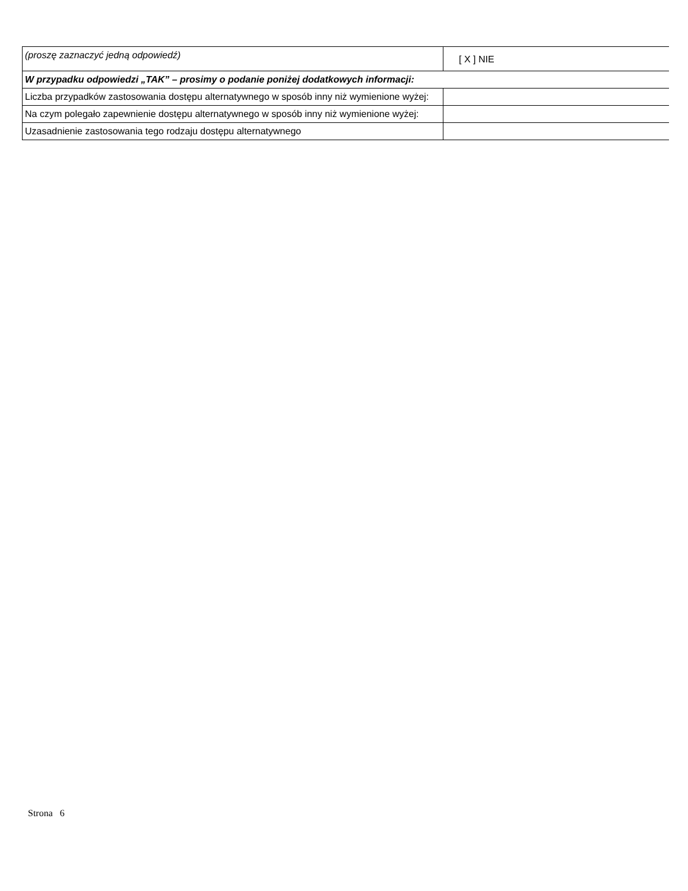| (proszę zaznaczyć jedną odpowiedź) | [ X ] NIE |
| W przypadku odpowiedzi „TAK” – prosimy o podanie poniżej dodatkowych informacji: | |
| Liczba przypadków zastosowania dostępu alternatywnego w sposób inny niż wymienione wyżej: | |
| Na czym polegało zapewnienie dostępu alternatywnego w sposób inny niż wymienione wyżej: | |
| Uzasadnienie zastosowania tego rodzaju dostępu alternatywnego | |
Strona 6